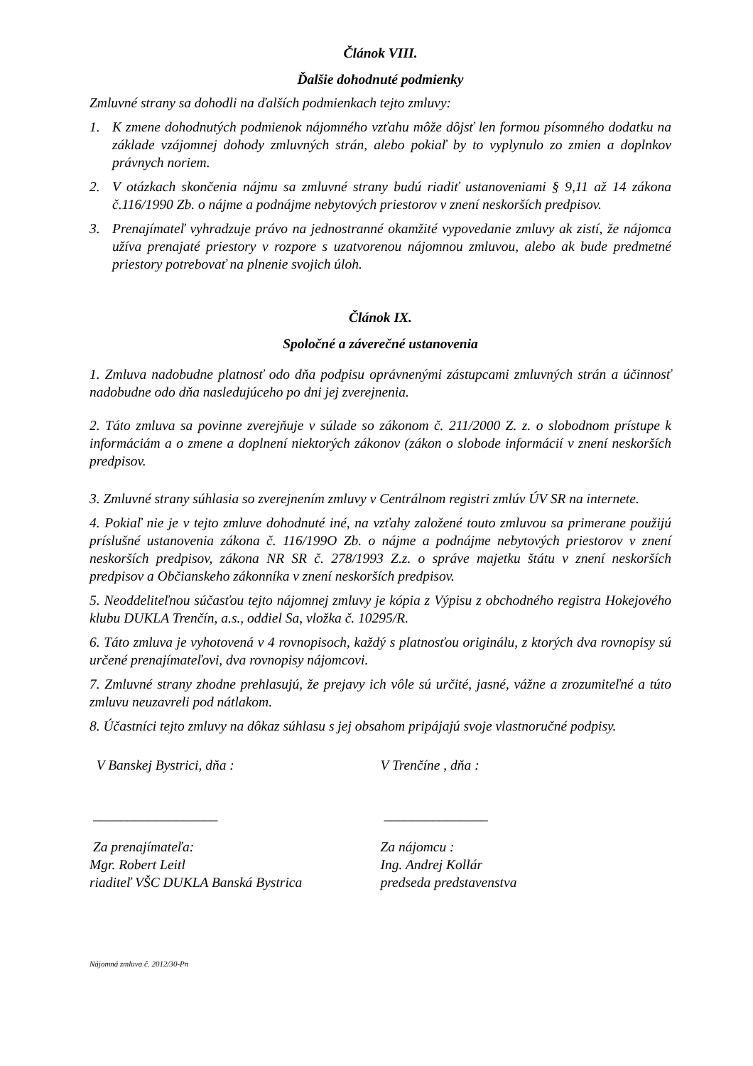Článok VIII.
Ďalšie dohodnuté podmienky
Zmluvné strany sa dohodli na ďalších podmienkach tejto zmluvy:
1. K zmene dohodnutých podmienok nájomného vzťahu môže dôjsť len formou písomného dodatku na základe vzájomnej dohody zmluvných strán, alebo pokiaľ by to vyplynulo zo zmien a doplnkov právnych noriem.
2. V otázkach skončenia nájmu sa zmluvné strany budú riadiť ustanoveniami § 9,11 až 14 zákona č.116/1990 Zb. o nájme a podnájme nebytových priestorov v znení neskorších predpisov.
3. Prenajímateľ vyhradzuje právo na jednostranné okamžité vypovedanie zmluvy ak zistí, že nájomca užíva prenajaté priestory v rozpore s uzatvorenou nájomnou zmluvou, alebo ak bude predmetné priestory potrebovať na plnenie svojich úloh.
Článok IX.
Spoločné a záverečné ustanovenia
1. Zmluva nadobudne platnosť odo dňa podpisu oprávnenými zástupcami zmluvných strán a účinnosť nadobudne odo dňa nasledujúceho po dni jej zverejnenia.
2. Táto zmluva sa povinne zverejňuje v súlade so zákonom č. 211/2000 Z. z. o slobodnom prístupe k informáciám a o zmene a doplnení niektorých zákonov (zákon o slobode informácií v znení neskorších predpisov.
3. Zmluvné strany súhlasia so zverejnením zmluvy v Centrálnom registri zmlúv ÚV SR na internete.
4. Pokiaľ nie je v tejto zmluve dohodnuté iné, na vzťahy založené touto zmluvou sa primerane použijú príslušné ustanovenia zákona č. 116/199O Zb. o nájme a podnájme nebytových priestorov v znení neskorších predpisov, zákona NR SR č. 278/1993 Z.z. o správe majetku štátu v znení neskorších predpisov a Občianskeho zákonníka v znení neskorších predpisov.
5. Neoddeliteľnou súčasťou tejto nájomnej zmluvy je kópia z Výpisu z obchodného registra Hokejového klubu DUKLA Trenčín, a.s., oddiel Sa, vložka č. 10295/R.
6. Táto zmluva je vyhotovená v 4 rovnopisoch, každý s platnosťou originálu, z ktorých dva rovnopisy sú určené prenajímateľovi, dva rovnopisy nájomcovi.
7. Zmluvné strany zhodne prehlasujú, že prejavy ich vôle sú určité, jasné, vážne a zrozumiteľné a túto zmluvu neuzavreli pod nátlakom.
8. Účastníci tejto zmluvy na dôkaz súhlasu s jej obsahom pripájajú svoje vlastnoručné podpisy.
V Banskej Bystrici, dňa : V Trenčíne , dňa :
__________________ _______________
Za prenajímateľa:
Mgr. Robert Leitl
riaditeľ VŠC DUKLA Banská Bystrica
Za nájomcu :
Ing. Andrej Kollár
predseda predstavenstva
Nájomná zmluva č. 2012/30-Pn